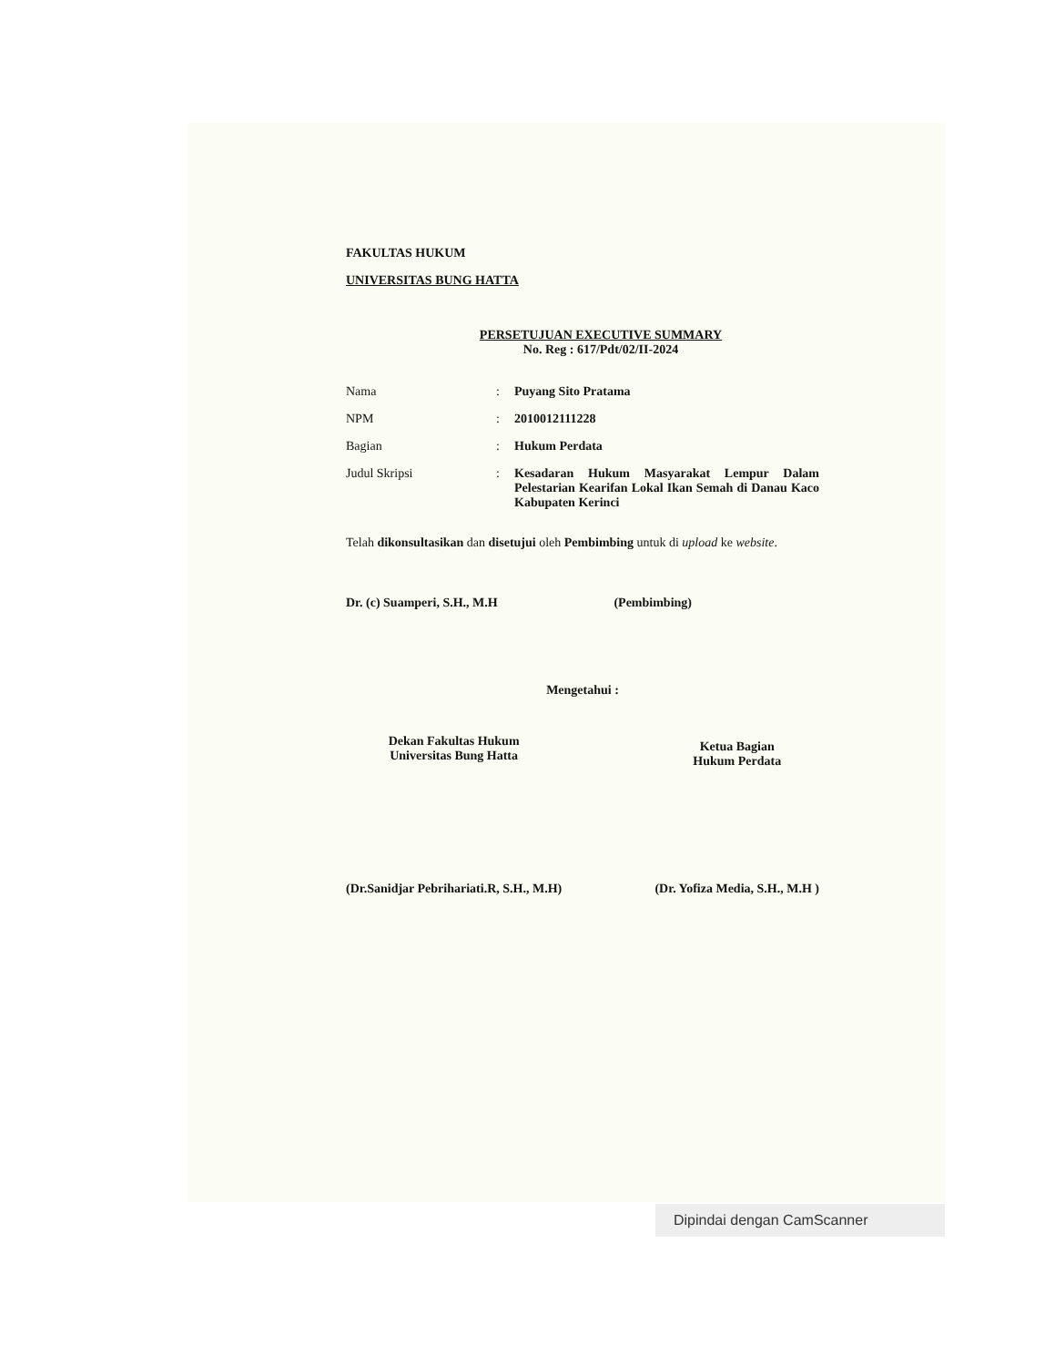FAKULTAS HUKUM
UNIVERSITAS BUNG HATTA
PERSETUJUAN EXECUTIVE SUMMARY
No. Reg : 617/Pdt/02/II-2024
Nama: Puyang Sito Pratama
NPM: 2010012111228
Bagian: Hukum Perdata
Judul Skripsi: Kesadaran Hukum Masyarakat Lempur Dalam Pelestarian Kearifan Lokal Ikan Semah di Danau Kaco Kabupaten Kerinci
Telah dikonsultasikan dan disetujui oleh Pembimbing untuk di upload ke website.
Dr. (c) Suamperi, S.H., M.H (Pembimbing)
Mengetahui :
Dekan Fakultas Hukum
Universitas Bung Hatta
(Dr.Sanidjar Pebrihariati.R, S.H., M.H)
Ketua Bagian
Hukum Perdata
(Dr. Yofiza Media, S.H., M.H )
Dipindai dengan CamScanner